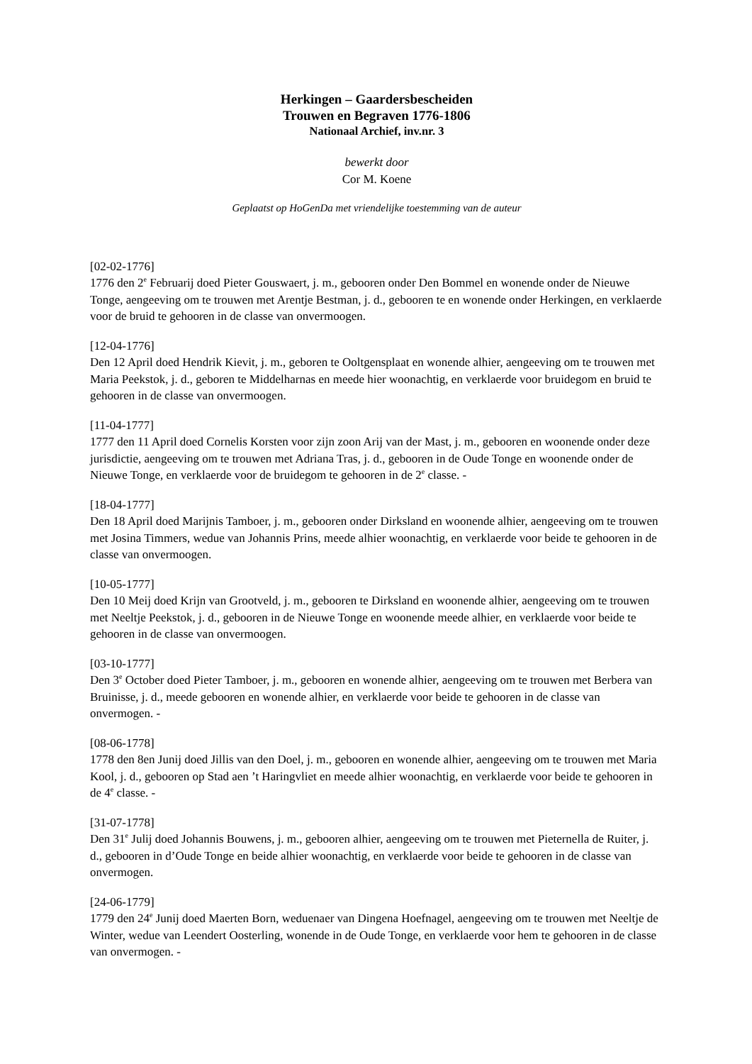Herkingen – Gaardersbescheiden
Trouwen en Begraven 1776-1806
Nationaal Archief, inv.nr. 3
bewerkt door
Cor M. Koene
Geplaatst op HoGenDa met vriendelijke toestemming van de auteur
[02-02-1776]
1776 den 2<sup>e</sup> Februarij doed Pieter Gouswaert, j. m., gebooren onder Den Bommel en wonende onder de Nieuwe Tonge, aengeeving om te trouwen met Arentje Bestman, j. d., gebooren te en wonende onder Herkingen, en verklaerde voor de bruid te gehooren in de classe van onvermoogen.
[12-04-1776]
Den 12 April doed Hendrik Kievit, j. m., geboren te Ooltgensplaat en wonende alhier, aengeeving om te trouwen met Maria Peekstok, j. d., geboren te Middelharnas en meede hier woonachtig, en verklaerde voor bruidegom en bruid te gehooren in de classe van onvermoogen.
[11-04-1777]
1777 den 11 April doed Cornelis Korsten voor zijn zoon Arij van der Mast, j. m., gebooren en woonende onder deze jurisdictie, aengeeving om te trouwen met Adriana Tras, j. d., gebooren in de Oude Tonge en woonende onder de Nieuwe Tonge, en verklaerde voor de bruidegom te gehooren in de 2<sup>e</sup> classe. -
[18-04-1777]
Den 18 April doed Marijnis Tamboer, j. m., gebooren onder Dirksland en woonende alhier, aengeeving om te trouwen met Josina Timmers, wedue van Johannis Prins, meede alhier woonachtig, en verklaerde voor beide te gehooren in de classe van onvermoogen.
[10-05-1777]
Den 10 Meij doed Krijn van Grootveld, j. m., gebooren te Dirksland en woonende alhier, aengeeving om te trouwen met Neeltje Peekstok, j. d., gebooren in de Nieuwe Tonge en woonende meede alhier, en verklaerde voor beide te gehooren in de classe van onvermoogen.
[03-10-1777]
Den 3<sup>e</sup> October doed Pieter Tamboer, j. m., gebooren en wonende alhier, aengeeving om te trouwen met Berbera van Bruinisse, j. d., meede gebooren en wonende alhier, en verklaerde voor beide te gehooren in de classe van onvermogen. -
[08-06-1778]
1778 den 8en Junij doed Jillis van den Doel, j. m., gebooren en wonende alhier, aengeeving om te trouwen met Maria Kool, j. d., gebooren op Stad aen ’t Haringvliet en meede alhier woonachtig, en verklaerde voor beide te gehooren in de 4<sup>e</sup> classe. -
[31-07-1778]
Den 31<sup>e</sup> Julij doed Johannis Bouwens, j. m., gebooren alhier, aengeeving om te trouwen met Pieternella de Ruiter, j. d., gebooren in d’Oude Tonge en beide alhier woonachtig, en verklaerde voor beide te gehooren in de classe van onvermogen.
[24-06-1779]
1779 den 24<sup>e</sup> Junij doed Maerten Born, weduenaer van Dingena Hoefnagel, aengeeving om te trouwen met Neeltje de Winter, wedue van Leendert Oosterling, wonende in de Oude Tonge, en verklaerde voor hem te gehooren in de classe van onvermogen. -